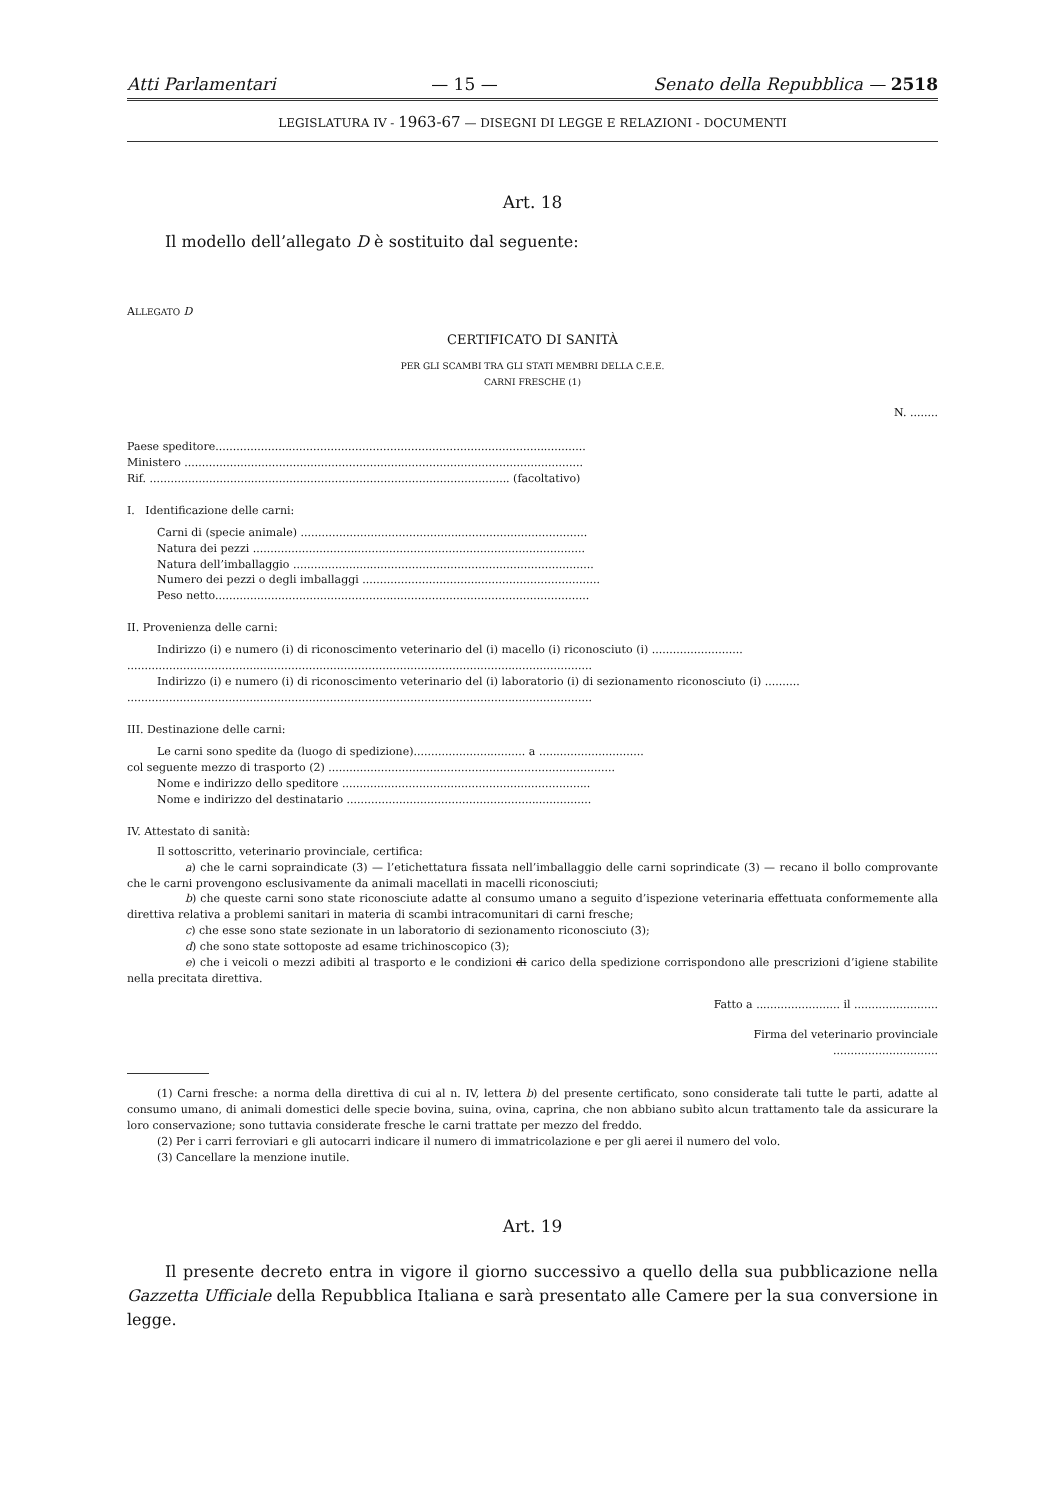Atti Parlamentari — 15 — Senato della Repubblica — 2518
LEGISLATURA IV - 1963-67 — DISEGNI DI LEGGE E RELAZIONI - DOCUMENTI
Art. 18
Il modello dell’allegato D è sostituito dal seguente:
ALLEGATO D
CERTIFICATO DI SANITÀ
PER GLI SCAMBI TRA GLI STATI MEMBRI DELLA C.E.E.
CARNI FRESCHE (1)
N. ........
Paese speditore..........................................................................................................
Ministero ..................................................................................................................
Rif. ....................................................................................................... (facoltativo)
I. Identificazione delle carni:
Carni di (specie animale) ..................................................................................
Natura dei pezzi ...............................................................................................
Natura dell’imballaggio ......................................................................................
Numero dei pezzi o degli imballaggi ....................................................................
Peso netto...........................................................................................................
II. Provenienza delle carni:
Indirizzo (i) e numero (i) di riconoscimento veterinario del (i) macello (i) riconosciuto (i) ..........................
.....................................................................................................................................
Indirizzo (i) e numero (i) di riconoscimento veterinario del (i) laboratorio (i) di sezionamento riconosciuto (i) ..........
.....................................................................................................................................
III. Destinazione delle carni:
Le carni sono spedite da (luogo di spedizione)................................ a ..............................
col seguente mezzo di trasporto (2) ..................................................................................
Nome e indirizzo dello speditore .......................................................................
Nome e indirizzo del destinatario ......................................................................
IV. Attestato di sanità:
Il sottoscritto, veterinario provinciale, certifica:
a) che le carni sopraindicate (3) — l’etichettatura fissata nell’imballaggio delle carni soprindicate (3) — recano il bollo comprovante che le carni provengono esclusivamente da animali macellati in macelli riconosciuti;
b) che queste carni sono state riconosciute adatte al consumo umano a seguito d’ispezione veterinaria effettuata conformemente alla direttiva relativa a problemi sanitari in materia di scambi intracomunitari di carni fresche;
c) che esse sono state sezionate in un laboratorio di sezionamento riconosciuto (3);
d) che sono state sottoposte ad esame trichinoscopico (3);
e) che i veicoli o mezzi adibiti al trasporto e le condizioni di carico della spedizione corrispondono alle prescrizioni d’igiene stabilite nella precitata direttiva.
Fatto a ........................ il ........................
Firma del veterinario provinciale
..............................
(1) Carni fresche: a norma della direttiva di cui al n. IV, lettera b) del presente certificato, sono considerate tali tutte le parti, adatte al consumo umano, di animali domestici delle specie bovina, suina, ovina, caprina, che non abbiano subìto alcun trattamento tale da assicurare la loro conservazione; sono tuttavia considerate fresche le carni trattate per mezzo del freddo.
(2) Per i carri ferroviari e gli autocarri indicare il numero di immatricolazione e per gli aerei il numero del volo.
(3) Cancellare la menzione inutile.
Art. 19
Il presente decreto entra in vigore il giorno successivo a quello della sua pubblicazione nella Gazzetta Ufficiale della Repubblica Italiana e sarà presentato alle Camere per la sua conversione in legge.